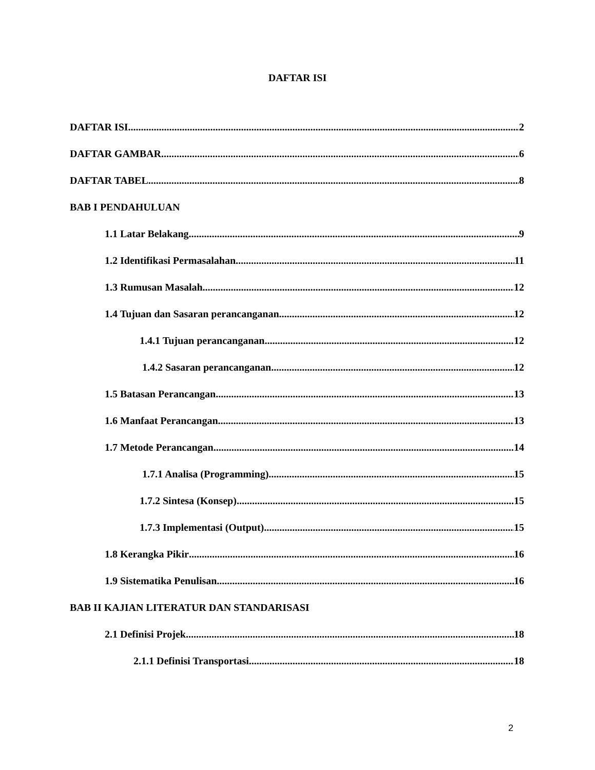DAFTAR ISI
DAFTAR ISI 2
DAFTAR GAMBAR 6
DAFTAR TABEL 8
BAB I PENDAHULUAN
1.1 Latar Belakang 9
1.2 Identifikasi Permasalahan 11
1.3 Rumusan Masalah 12
1.4 Tujuan dan Sasaran perancanganan 12
1.4.1 Tujuan perancanganan 12
1.4.2 Sasaran perancanganan 12
1.5 Batasan Perancangan 13
1.6 Manfaat Perancangan 13
1.7 Metode Perancangan 14
1.7.1 Analisa (Programming) 15
1.7.2 Sintesa (Konsep) 15
1.7.3 Implementasi (Output) 15
1.8 Kerangka Pikir 16
1.9 Sistematika Penulisan 16
BAB II KAJIAN LITERATUR DAN STANDARISASI
2.1 Definisi Projek 18
2.1.1 Definisi Transportasi 18
2